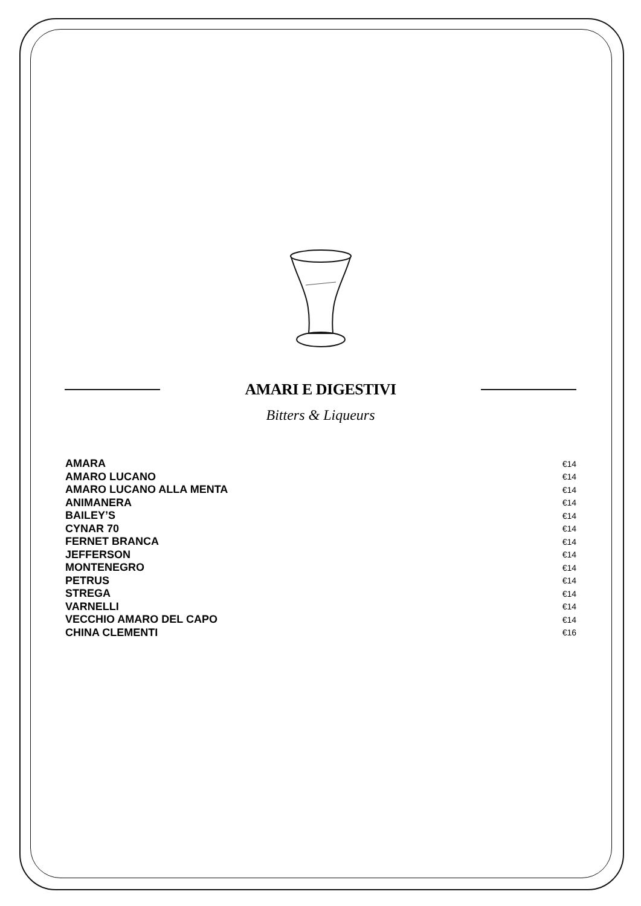AMARI E DIGESTIVI
Bitters & Liqueurs
| AMARA | €14 |
| AMARO LUCANO | €14 |
| AMARO LUCANO ALLA MENTA | €14 |
| ANIMANERA | €14 |
| BAILEY’S | €14 |
| CYNAR 70 | €14 |
| FERNET BRANCA | €14 |
| JEFFERSON | €14 |
| MONTENEGRO | €14 |
| PETRUS | €14 |
| STREGA | €14 |
| VARNELLI | €14 |
| VECCHIO AMARO DEL CAPO | €14 |
| CHINA CLEMENTI | €16 |